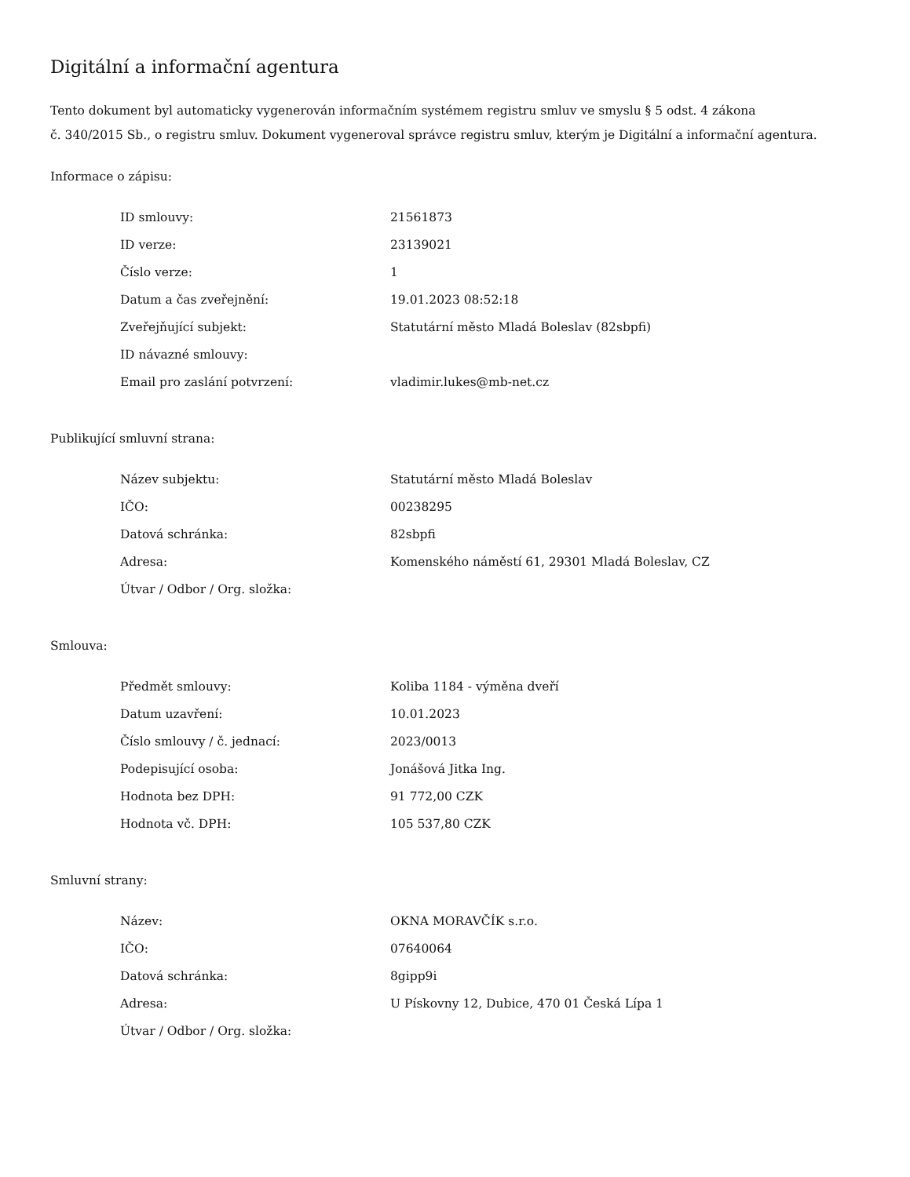Digitální a informační agentura
Tento dokument byl automaticky vygenerován informačním systémem registru smluv ve smyslu § 5 odst. 4 zákona
č. 340/2015 Sb., o registru smluv. Dokument vygeneroval správce registru smluv, kterým je Digitální a informační agentura.
Informace o zápisu:
| ID smlouvy: | 21561873 |
| ID verze: | 23139021 |
| Číslo verze: | 1 |
| Datum a čas zveřejnění: | 19.01.2023 08:52:18 |
| Zveřejňující subjekt: | Statutární město Mladá Boleslav (82sbpfi) |
| ID návazné smlouvy: | |
| Email pro zaslání potvrzení: | vladimir.lukes@mb-net.cz |
Publikující smluvní strana:
| Název subjektu: | Statutární město Mladá Boleslav |
| IČO: | 00238295 |
| Datová schránka: | 82sbpfi |
| Adresa: | Komenského náměstí 61, 29301 Mladá Boleslav, CZ |
| Útvar / Odbor / Org. složka: | |
Smlouva:
| Předmět smlouvy: | Koliba 1184 - výměna dveří |
| Datum uzavření: | 10.01.2023 |
| Číslo smlouvy / č. jednací: | 2023/0013 |
| Podepisující osoba: | Jonášová Jitka Ing. |
| Hodnota bez DPH: | 91 772,00 CZK |
| Hodnota vč. DPH: | 105 537,80 CZK |
Smluvní strany:
| Název: | OKNA MORAVČÍK s.r.o. |
| IČO: | 07640064 |
| Datová schránka: | 8gipp9i |
| Adresa: | U Pískovny 12, Dubice, 470 01 Česká Lípa 1 |
| Útvar / Odbor / Org. složka: | |